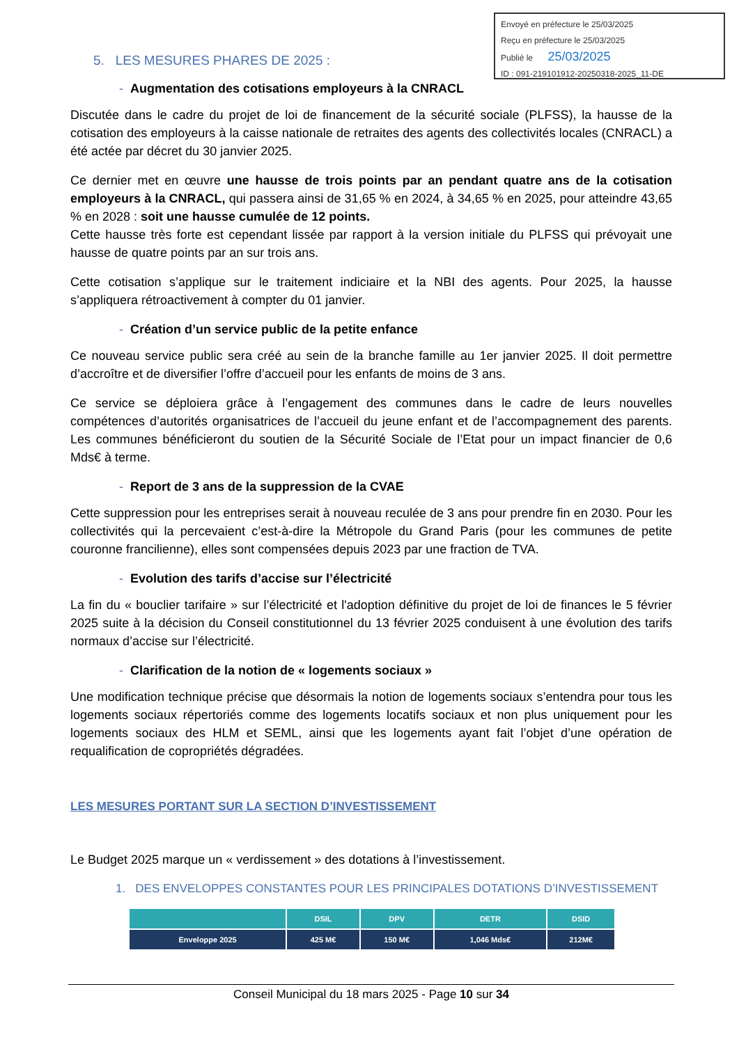Envoyé en préfecture le 25/03/2025
Reçu en préfecture le 25/03/2025
Publié le 25/03/2025
ID : 091-219101912-20250318-2025_11-DE
5. LES MESURES PHARES DE 2025 :
- Augmentation des cotisations employeurs à la CNRACL
Discutée dans le cadre du projet de loi de financement de la sécurité sociale (PLFSS), la hausse de la cotisation des employeurs à la caisse nationale de retraites des agents des collectivités locales (CNRACL) a été actée par décret du 30 janvier 2025.
Ce dernier met en œuvre une hausse de trois points par an pendant quatre ans de la cotisation employeurs à la CNRACL, qui passera ainsi de 31,65 % en 2024, à 34,65 % en 2025, pour atteindre 43,65 % en 2028 : soit une hausse cumulée de 12 points.
Cette hausse très forte est cependant lissée par rapport à la version initiale du PLFSS qui prévoyait une hausse de quatre points par an sur trois ans.
Cette cotisation s’applique sur le traitement indiciaire et la NBI des agents. Pour 2025, la hausse s’appliquera rétroactivement à compter du 01 janvier.
- Création d’un service public de la petite enfance
Ce nouveau service public sera créé au sein de la branche famille au 1er janvier 2025. Il doit permettre d’accroître et de diversifier l’offre d’accueil pour les enfants de moins de 3 ans.
Ce service se déploiera grâce à l’engagement des communes dans le cadre de leurs nouvelles compétences d’autorités organisatrices de l’accueil du jeune enfant et de l’accompagnement des parents. Les communes bénéficieront du soutien de la Sécurité Sociale de l’Etat pour un impact financier de 0,6 Mds€ à terme.
- Report de 3 ans de la suppression de la CVAE
Cette suppression pour les entreprises serait à nouveau reculée de 3 ans pour prendre fin en 2030. Pour les collectivités qui la percevaient c’est-à-dire la Métropole du Grand Paris (pour les communes de petite couronne francilienne), elles sont compensées depuis 2023 par une fraction de TVA.
- Evolution des tarifs d’accise sur l’électricité
La fin du « bouclier tarifaire » sur l’électricité et l'adoption définitive du projet de loi de finances le 5 février 2025 suite à la décision du Conseil constitutionnel du 13 février 2025 conduisent à une évolution des tarifs normaux d’accise sur l’électricité.
- Clarification de la notion de « logements sociaux »
Une modification technique précise que désormais la notion de logements sociaux s’entendra pour tous les logements sociaux répertoriés comme des logements locatifs sociaux et non plus uniquement pour les logements sociaux des HLM et SEML, ainsi que les logements ayant fait l’objet d’une opération de requalification de copropriétés dégradées.
LES MESURES PORTANT SUR LA SECTION D’INVESTISSEMENT
Le Budget 2025 marque un « verdissement » des dotations à l’investissement.
1. DES ENVELOPPES CONSTANTES POUR LES PRINCIPALES DOTATIONS D’INVESTISSEMENT
| | DSIL | DPV | DETR | DSID |
| --- | --- | --- | --- | --- |
| Enveloppe 2025 | 425 M€ | 150 M€ | 1,046 Mds€ | 212M€ |
Conseil Municipal du 18 mars 2025 - Page 10 sur 34